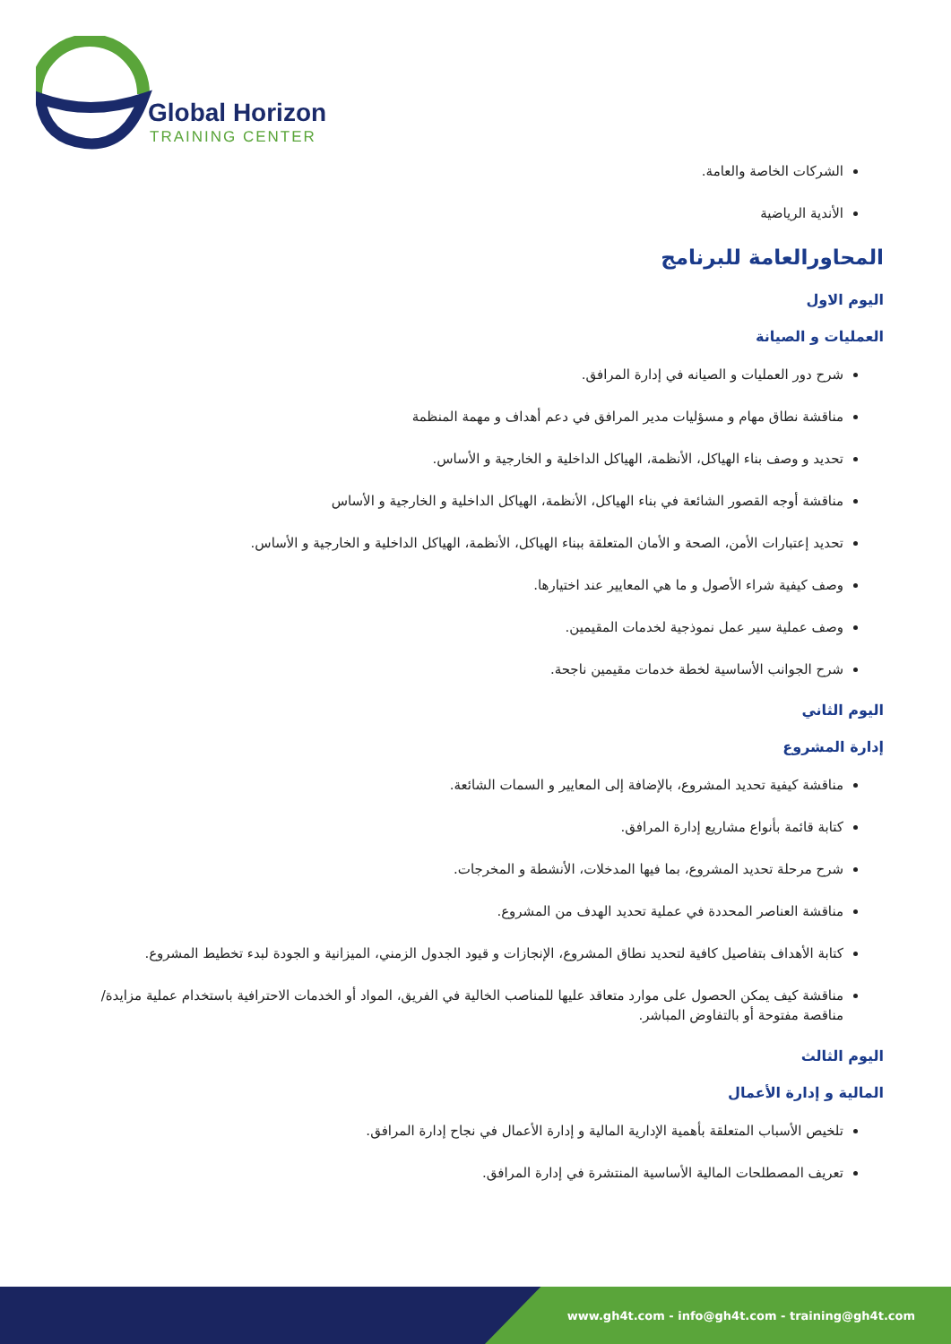Global Horizon
TRAINING CENTER
الشركات الخاصة والعامة.
الأندية الرياضية
المحاورالعامة للبرنامج
اليوم الاول
العمليات و الصيانة
شرح دور العمليات و الصيانه في إدارة المرافق.
مناقشة نطاق مهام و مسؤليات مدير المرافق في دعم أهداف و مهمة المنظمة
تحديد و وصف بناء الهياكل، الأنظمة، الهياكل الداخلية و الخارجية و الأساس.
مناقشة أوجه القصور الشائعة في بناء الهياكل، الأنظمة، الهياكل الداخلية و الخارجية و الأساس
تحديد إعتبارات الأمن، الصحة و الأمان المتعلقة ببناء الهياكل، الأنظمة، الهياكل الداخلية و الخارجية و الأساس.
وصف كيفية شراء الأصول و ما هي المعايير عند اختيارها.
وصف عملية سير عمل نموذجية لخدمات المقيمين.
شرح الجوانب الأساسية لخطة خدمات مقيمين ناجحة.
اليوم الثاني
إدارة المشروع
مناقشة كيفية تحديد المشروع، بالإضافة إلى المعايير و السمات الشائعة.
كتابة قائمة بأنواع مشاريع إدارة المرافق.
شرح مرحلة تحديد المشروع، بما فيها المدخلات، الأنشطة و المخرجات.
مناقشة العناصر المحددة في عملية تحديد الهدف من المشروع.
كتابة الأهداف بتفاصيل كافية لتحديد نطاق المشروع، الإنجازات و قيود الجدول الزمني، الميزانية و الجودة لبدء تخطيط المشروع.
مناقشة كيف يمكن الحصول على موارد متعاقد عليها للمناصب الخالية في الفريق، المواد أو الخدمات الاحترافية باستخدام عملية مزايدة/ مناقصة مفتوحة أو بالتفاوض المباشر.
اليوم الثالث
المالية و إدارة الأعمال
تلخيص الأسباب المتعلقة بأهمية الإدارية المالية و إدارة الأعمال في نجاح إدارة المرافق.
تعريف المصطلحات المالية الأساسية المنتشرة في إدارة المرافق.
www.gh4t.com - info@gh4t.com - training@gh4t.com